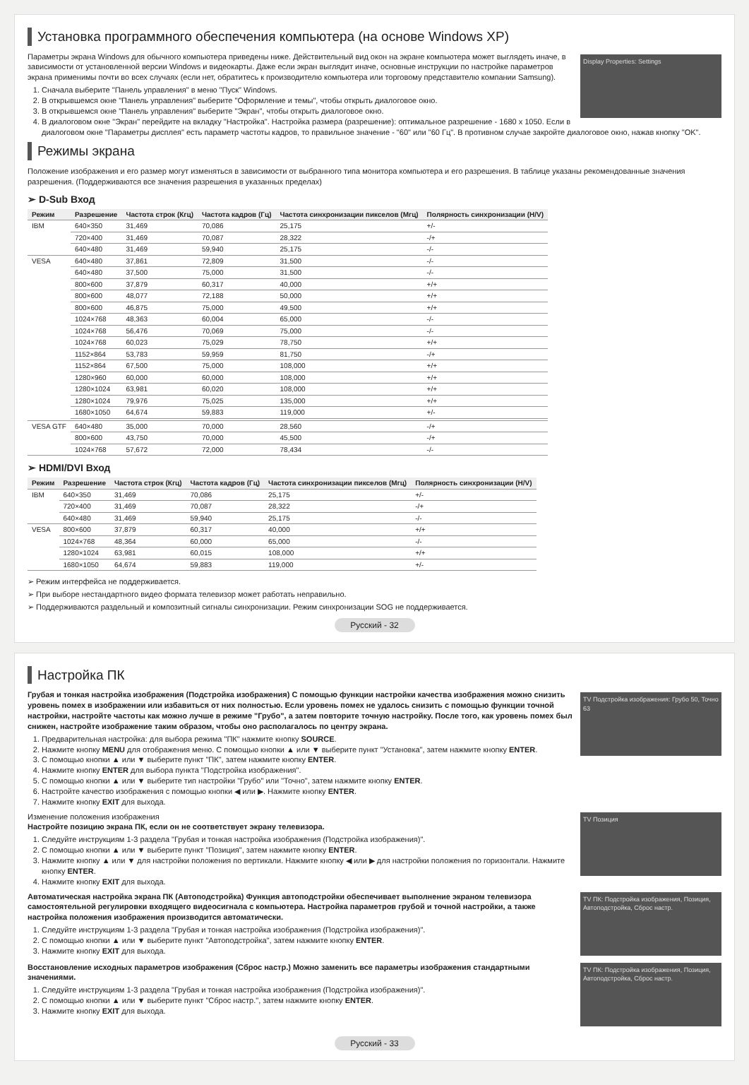Установка программного обеспечения компьютера (на основе Windows XP)
Display Properties: Settings
Параметры экрана Windows для обычного компьютера приведены ниже. Действительный вид окон на экране компьютера может выглядеть иначе, в зависимости от установленной версии Windows и видеокарты. Даже если экран выглядит иначе, основные инструкции по настройке параметров экрана применимы почти во всех случаях (если нет, обратитесь к производителю компьютера или торговому представителю компании Samsung).
1. Сначала выберите "Панель управления" в меню "Пуск" Windows.
2. В открывшемся окне "Панель управления" выберите "Оформление и темы", чтобы открыть диалоговое окно.
3. В открывшемся окне "Панель управления" выберите "Экран", чтобы открыть диалоговое окно.
4. В диалоговом окне "Экран" перейдите на вкладку "Настройка". Настройка размера (разрешение): оптимальное разрешение - 1680 x 1050. Если в диалоговом окне "Параметры дисплея" есть параметр частоты кадров, то правильное значение - "60" или "60 Гц". В противном случае закройте диалоговое окно, нажав кнопку "OK".
Режимы экрана
Положение изображения и его размер могут изменяться в зависимости от выбранного типа монитора компьютера и его разрешения. В таблице указаны рекомендованные значения разрешения. (Поддерживаются все значения разрешения в указанных пределах)
➢ D-Sub Вход
| Режим | Разрешение | Частота строк (Кгц) | Частота кадров (Гц) | Частота синхронизации пикселов (Мгц) | Полярность синхронизации (H/V) |
| --- | --- | --- | --- | --- | --- |
| IBM | 640×350 | 31,469 | 70,086 | 25,175 | +/- |
| | 720×400 | 31,469 | 70,087 | 28,322 | -/+ |
| | 640×480 | 31,469 | 59,940 | 25,175 | -/- |
| VESA | 640×480 | 37,861 | 72,809 | 31,500 | -/- |
| | 640×480 | 37,500 | 75,000 | 31,500 | -/- |
| | 800×600 | 37,879 | 60,317 | 40,000 | +/+ |
| | 800×600 | 48,077 | 72,188 | 50,000 | +/+ |
| | 800×600 | 46,875 | 75,000 | 49,500 | +/+ |
| | 1024×768 | 48,363 | 60,004 | 65,000 | -/- |
| | 1024×768 | 56,476 | 70,069 | 75,000 | -/- |
| | 1024×768 | 60,023 | 75,029 | 78,750 | +/+ |
| | 1152×864 | 53,783 | 59,959 | 81,750 | -/+ |
| | 1152×864 | 67,500 | 75,000 | 108,000 | +/+ |
| | 1280×960 | 60,000 | 60,000 | 108,000 | +/+ |
| | 1280×1024 | 63,981 | 60,020 | 108,000 | +/+ |
| | 1280×1024 | 79,976 | 75,025 | 135,000 | +/+ |
| | 1680×1050 | 64,674 | 59,883 | 119,000 | +/- |
| VESA GTF | 640×480 | 35,000 | 70,000 | 28,560 | -/+ |
| | 800×600 | 43,750 | 70,000 | 45,500 | -/+ |
| | 1024×768 | 57,672 | 72,000 | 78,434 | -/- |
➢ HDMI/DVI Вход
| Режим | Разрешение | Частота строк (Кгц) | Частота кадров (Гц) | Частота синхронизации пикселов (Мгц) | Полярность синхронизации (H/V) |
| --- | --- | --- | --- | --- | --- |
| IBM | 640×350 | 31,469 | 70,086 | 25,175 | +/- |
| | 720×400 | 31,469 | 70,087 | 28,322 | -/+ |
| | 640×480 | 31,469 | 59,940 | 25,175 | -/- |
| VESA | 800×600 | 37,879 | 60,317 | 40,000 | +/+ |
| | 1024×768 | 48,364 | 60,000 | 65,000 | -/- |
| | 1280×1024 | 63,981 | 60,015 | 108,000 | +/+ |
| | 1680×1050 | 64,674 | 59,883 | 119,000 | +/- |
➢ Режим интерфейса не поддерживается.
➢ При выборе нестандартного видео формата телевизор может работать неправильно.
➢ Поддерживаются раздельный и композитный сигналы синхронизации. Режим синхронизации SOG не поддерживается.
Русский - 32
Настройка ПК
TV Подстройка изображения: Грубо 50, Точно 63
Грубая и тонкая настройка изображения (Подстройка изображения) С помощью функции настройки качества изображения можно снизить уровень помех в изображении или избавиться от них полностью. Если уровень помех не удалось снизить с помощью функции точной настройки, настройте частоты как можно лучше в режиме "Грубо", а затем повторите точную настройку. После того, как уровень помех был снижен, настройте изображение таким образом, чтобы оно располагалось по центру экрана.
1. Предварительная настройка: для выбора режима "ПК" нажмите кнопку SOURCE.
2. Нажмите кнопку MENU для отображения меню. С помощью кнопки ▲ или ▼ выберите пункт "Установка", затем нажмите кнопку ENTER.
3. С помощью кнопки ▲ или ▼ выберите пункт "ПК", затем нажмите кнопку ENTER.
4. Нажмите кнопку ENTER для выбора пункта "Подстройка изображения".
5. С помощью кнопки ▲ или ▼ выберите тип настройки "Грубо" или "Точно", затем нажмите кнопку ENTER.
6. Настройте качество изображения с помощью кнопки ◀ или ▶. Нажмите кнопку ENTER.
7. Нажмите кнопку EXIT для выхода.
TV Позиция
Изменение положения изображения
Настройте позицию экрана ПК, если он не соответствует экрану телевизора.
1. Следуйте инструкциям 1-3 раздела "Грубая и тонкая настройка изображения (Подстройка изображения)".
2. С помощью кнопки ▲ или ▼ выберите пункт "Позиция", затем нажмите кнопку ENTER.
3. Нажмите кнопку ▲ или ▼ для настройки положения по вертикали. Нажмите кнопку ◀ или ▶ для настройки положения по горизонтали. Нажмите кнопку ENTER.
4. Нажмите кнопку EXIT для выхода.
TV ПК: Подстройка изображения, Позиция, Автоподстройка, Сброс настр.
Автоматическая настройка экрана ПК (Автоподстройка) Функция автоподстройки обеспечивает выполнение экраном телевизора самостоятельной регулировки входящего видеосигнала с компьютера. Настройка параметров грубой и точной настройки, а также настройка положения изображения производится автоматически.
1. Следуйте инструкциям 1-3 раздела "Грубая и тонкая настройка изображения (Подстройка изображения)".
2. С помощью кнопки ▲ или ▼ выберите пункт "Автоподстройка", затем нажмите кнопку ENTER.
3. Нажмите кнопку EXIT для выхода.
TV ПК: Подстройка изображения, Позиция, Автоподстройка, Сброс настр.
Восстановление исходных параметров изображения (Сброс настр.) Можно заменить все параметры изображения стандартными значениями.
1. Следуйте инструкциям 1-3 раздела "Грубая и тонкая настройка изображения (Подстройка изображения)".
2. С помощью кнопки ▲ или ▼ выберите пункт "Сброс настр.", затем нажмите кнопку ENTER.
3. Нажмите кнопку EXIT для выхода.
Русский - 33